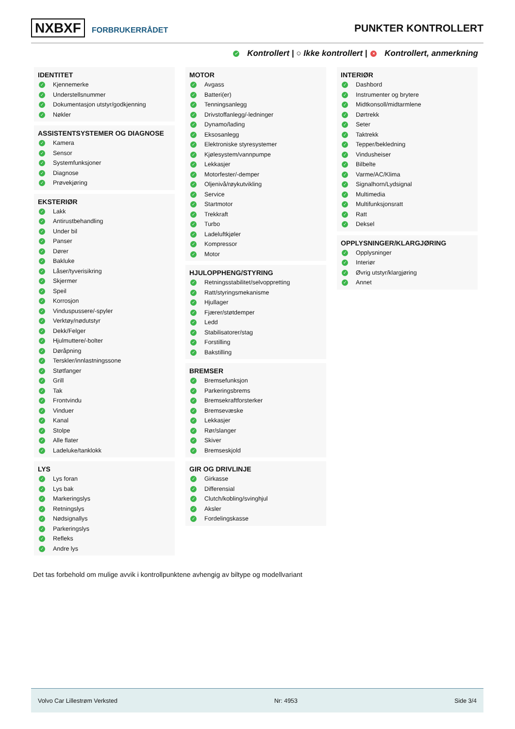NXBXF FORBRUKERRÅDET
PUNKTER KONTROLLERT
✓ Kontrollert | ○ Ikke kontrollert | × Kontrollert, anmerkning
IDENTITET
✓ Kjennemerke
✓ Understellsnummer
✓ Dokumentasjon utstyr/godkjenning
✓ Nøkler
ASSISTENTSYSTEMER OG DIAGNOSE
✓ Kamera
✓ Sensor
✓ Systemfunksjoner
✓ Diagnose
✓ Prøvekjøring
EKSTERIØR
✓ Lakk
✓ Antirustbehandling
✓ Under bil
✓ Panser
✓ Dører
✓ Bakluke
✓ Låser/tyverisikring
✓ Skjermer
✓ Speil
✓ Korrosjon
✓ Vinduspussere/-spyler
✓ Verktøy/nødutstyr
✓ Dekk/Felger
✓ Hjulmuttere/-bolter
✓ Døråpning
✓ Terskler/innlastningssone
✓ Støtfanger
✓ Grill
✓ Tak
✓ Frontvindu
✓ Vinduer
✓ Kanal
✓ Stolpe
✓ Alle flater
✓ Ladeluke/tanklokk
LYS
✓ Lys foran
✓ Lys bak
✓ Markeringslys
✓ Retningslys
✓ Nødsignallys
✓ Parkeringslys
✓ Refleks
✓ Andre lys
MOTOR
✓ Avgass
✓ Batteri(er)
✓ Tenningsanlegg
✓ Drivstoffanlegg/-ledninger
✓ Dynamo/lading
✓ Eksosanlegg
✓ Elektroniske styresystemer
✓ Kjølesystem/vannpumpe
✓ Lekkasjer
✓ Motorfester/-demper
✓ Oljenivå/røykutvikling
✓ Service
✓ Startmotor
✓ Trekkraft
✓ Turbo
✓ Ladeluftkjøler
✓ Kompressor
✓ Motor
HJULOPPHENG/STYRING
✓ Retningsstabilitet/selvoppretting
✓ Ratt/styringsmekanisme
✓ Hjullager
✓ Fjærer/støtdemper
✓ Ledd
✓ Stabilisatorer/stag
✓ Forstilling
✓ Bakstilling
BREMSER
✓ Bremsefunksjon
✓ Parkeringsbrems
✓ Bremsekraftforsterker
✓ Bremsevæske
✓ Lekkasjer
✓ Rør/slanger
✓ Skiver
✓ Bremseskjold
GIR OG DRIVLINJE
✓ Girkasse
✓ Differensial
✓ Clutch/kobling/svinghjul
✓ Aksler
✓ Fordelingskasse
INTERIØR
✓ Dashbord
✓ Instrumenter og brytere
✓ Midtkonsoll/midtarmlene
✓ Dørtrekk
✓ Seter
✓ Taktrekk
✓ Tepper/bekledning
✓ Vindusheiser
✓ Bilbelte
✓ Varme/AC/Klima
✓ Signalhorn/Lydsignal
✓ Multimedia
✓ Multifunksjonsratt
✓ Ratt
✓ Deksel
OPPLYSNINGER/KLARGJØRING
✓ Opplysninger
✓ Interiør
✓ Øvrig utstyr/klargjøring
✓ Annet
Det tas forbehold om mulige avvik i kontrollpunktene avhengig av biltype og modellvariant
Volvo Car Lillestrøm Verksted Nr: 4953 Side 3/4